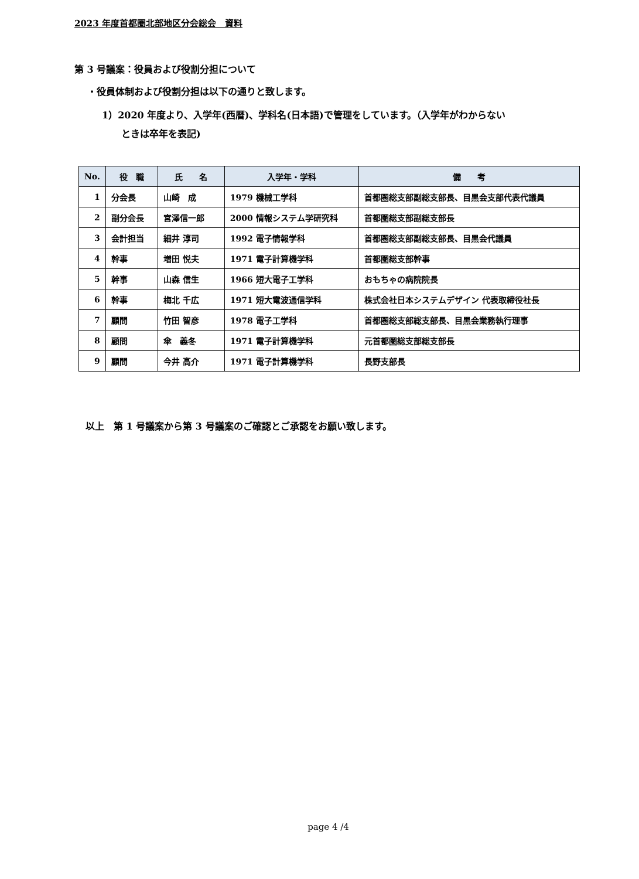2023 年度首都圏北部地区分会総会　資料
第 3 号議案：役員および役割分担について
・役員体制および役割分担は以下の通りと致します。
1）2020 年度より、入学年(西暦)、学科名(日本語)で管理をしています。（入学年がわからない
ときは卒年を表記)
| No. | 役 職 | 氏 名 | 入学年・学科 | 備 考 |
| --- | --- | --- | --- | --- |
| 1 | 分会長 | 山崎 成 | 1979 機械工学科 | 首都圏総支部副総支部長、目黒会支部代表代議員 |
| 2 | 副分会長 | 宮澤信一郎 | 2000 情報システム学研究科 | 首都圏総支部副総支部長 |
| 3 | 会計担当 | 細井 淳司 | 1992 電子情報学科 | 首都圏総支部副総支部長、目黒会代議員 |
| 4 | 幹事 | 増田 悦夫 | 1971 電子計算機学科 | 首都圏総支部幹事 |
| 5 | 幹事 | 山森 信生 | 1966 短大電子工学科 | おもちゃの病院院長 |
| 6 | 幹事 | 梅北 千広 | 1971 短大電波通信学科 | 株式会社日本システムデザイン 代表取締役社長 |
| 7 | 顧問 | 竹田 智彦 | 1978 電子工学科 | 首都圏総支部総支部長、目黒会業務執行理事 |
| 8 | 顧問 | 傘 義冬 | 1971 電子計算機学科 | 元首都圏総支部総支部長 |
| 9 | 顧問 | 今井 高介 | 1971 電子計算機学科 | 長野支部長 |
以上　第 1 号議案から第 3 号議案のご確認とご承認をお願い致します。
page 4 /4